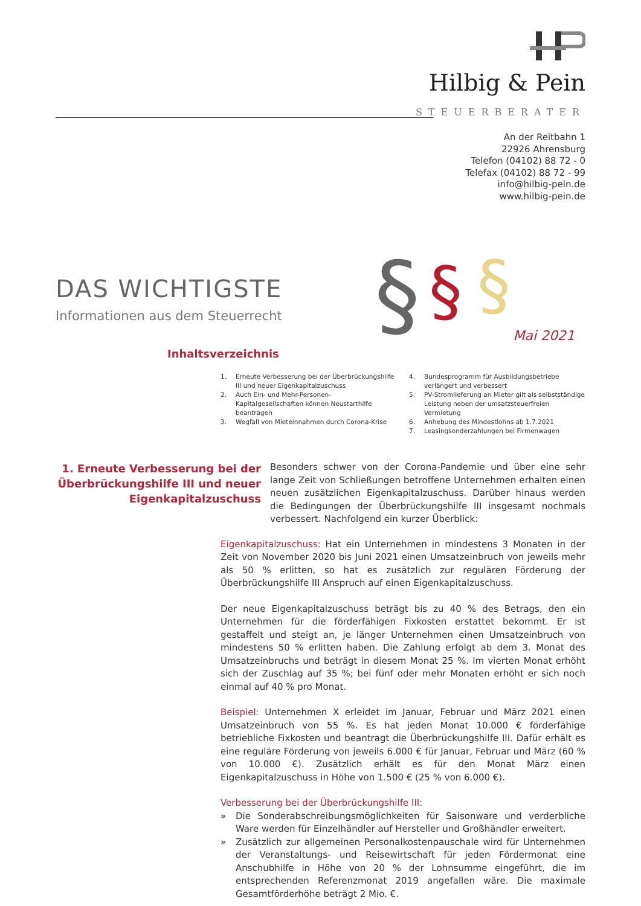Hilbig & Pein
STEUERBERATER
An der Reitbahn 1
22926 Ahrensburg
Telefon (04102) 88 72 - 0
Telefax (04102) 88 72 - 99
info@hilbig-pein.de
www.hilbig-pein.de
DAS WICHTIGSTE
Informationen aus dem Steuerrecht
§
§
§
Mai 2021
Inhaltsverzeichnis
1. Erneute Verbesserung bei der Überbrückungshilfe III und neuer Eigenkapitalzuschuss
2. Auch Ein- und Mehr-Personen-Kapitalgesellschaften können Neustarthilfe beantragen
3. Wegfall von Mieteinnahmen durch Corona-Krise
4. Bundesprogramm für Ausbildungsbetriebe verlängert und verbessert
5. PV-Stromlieferung an Mieter gilt als selbstständige Leistung neben der umsatzsteuerfreien Vermietung
6. Anhebung des Mindestlohns ab 1.7.2021
7. Leasingsonderzahlungen bei Firmenwagen
1. Erneute Verbesserung bei der Überbrückungshilfe III und neuer Eigenkapitalzuschuss
Besonders schwer von der Corona-Pandemie und über eine sehr lange Zeit von Schließungen betroffene Unternehmen erhalten einen neuen zusätzlichen Eigenkapitalzuschuss. Darüber hinaus werden die Bedingungen der Überbrückungshilfe III insgesamt nochmals verbessert. Nachfolgend ein kurzer Überblick:
Eigenkapitalzuschuss: Hat ein Unternehmen in mindestens 3 Monaten in der Zeit von November 2020 bis Juni 2021 einen Umsatzeinbruch von jeweils mehr als 50 % erlitten, so hat es zusätzlich zur regulären Förderung der Überbrückungshilfe III Anspruch auf einen Eigenkapitalzuschuss.
Der neue Eigenkapitalzuschuss beträgt bis zu 40 % des Betrags, den ein Unternehmen für die förderfähigen Fixkosten erstattet bekommt. Er ist gestaffelt und steigt an, je länger Unternehmen einen Umsatzeinbruch von mindestens 50 % erlitten haben. Die Zahlung erfolgt ab dem 3. Monat des Umsatzeinbruchs und beträgt in diesem Monat 25 %. Im vierten Monat erhöht sich der Zuschlag auf 35 %; bei fünf oder mehr Monaten erhöht er sich noch einmal auf 40 % pro Monat.
Beispiel: Unternehmen X erleidet im Januar, Februar und März 2021 einen Umsatzeinbruch von 55 %. Es hat jeden Monat 10.000 € förderfähige betriebliche Fixkosten und beantragt die Überbrückungshilfe III. Dafür erhält es eine reguläre Förderung von jeweils 6.000 € für Januar, Februar und März (60 % von 10.000 €). Zusätzlich erhält es für den Monat März einen Eigenkapitalzuschuss in Höhe von 1.500 € (25 % von 6.000 €).
Verbesserung bei der Überbrückungshilfe III:
» Die Sonderabschreibungsmöglichkeiten für Saisonware und verderbliche Ware werden für Einzelhändler auf Hersteller und Großhändler erweitert.
» Zusätzlich zur allgemeinen Personalkostenpauschale wird für Unternehmen der Veranstaltungs- und Reisewirtschaft für jeden Fördermonat eine Anschubhilfe in Höhe von 20 % der Lohnsumme eingeführt, die im entsprechenden Referenzmonat 2019 angefallen wäre. Die maximale Gesamtförderhöhe beträgt 2 Mio. €.